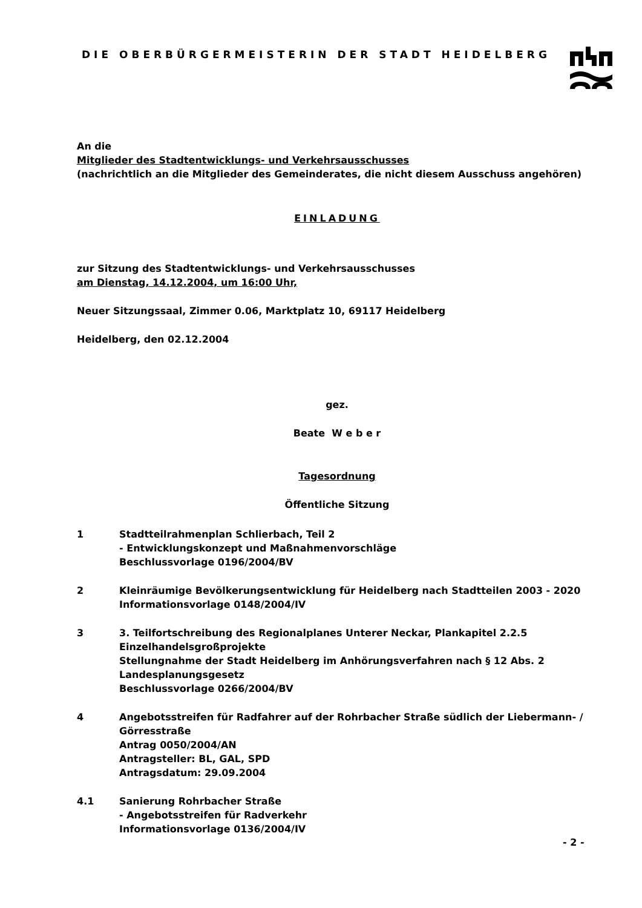DIE OBERBÜRGERMEISTERIN DER STADT HEIDELBERG
An die
Mitglieder des Stadtentwicklungs- und Verkehrsausschusses
(nachrichtlich an die Mitglieder des Gemeinderates, die nicht diesem Ausschuss angehören)
EINLADUNG
zur Sitzung des Stadtentwicklungs- und Verkehrsausschusses
am Dienstag, 14.12.2004, um 16:00 Uhr,
Neuer Sitzungssaal, Zimmer 0.06, Marktplatz 10, 69117 Heidelberg
Heidelberg, den 02.12.2004
gez.
Beate W e b e r
Tagesordnung
Öffentliche Sitzung
1 Stadtteilrahmenplan Schlierbach, Teil 2
- Entwicklungskonzept und Maßnahmenvorschläge
Beschlussvorlage 0196/2004/BV
2 Kleinräumige Bevölkerungsentwicklung für Heidelberg nach Stadtteilen 2003 - 2020
Informationsvorlage 0148/2004/IV
3 3. Teilfortschreibung des Regionalplanes Unterer Neckar, Plankapitel 2.2.5 Einzelhandelsgroßprojekte
Stellungnahme der Stadt Heidelberg im Anhörungsverfahren nach § 12 Abs. 2 Landesplanungsgesetz
Beschlussvorlage 0266/2004/BV
4 Angebotsstreifen für Radfahrer auf der Rohrbacher Straße südlich der Liebermann- / Görresstraße
Antrag 0050/2004/AN
Antragsteller: BL, GAL, SPD
Antragsdatum: 29.09.2004
4.1 Sanierung Rohrbacher Straße
- Angebotsstreifen für Radverkehr
Informationsvorlage 0136/2004/IV
- 2 -